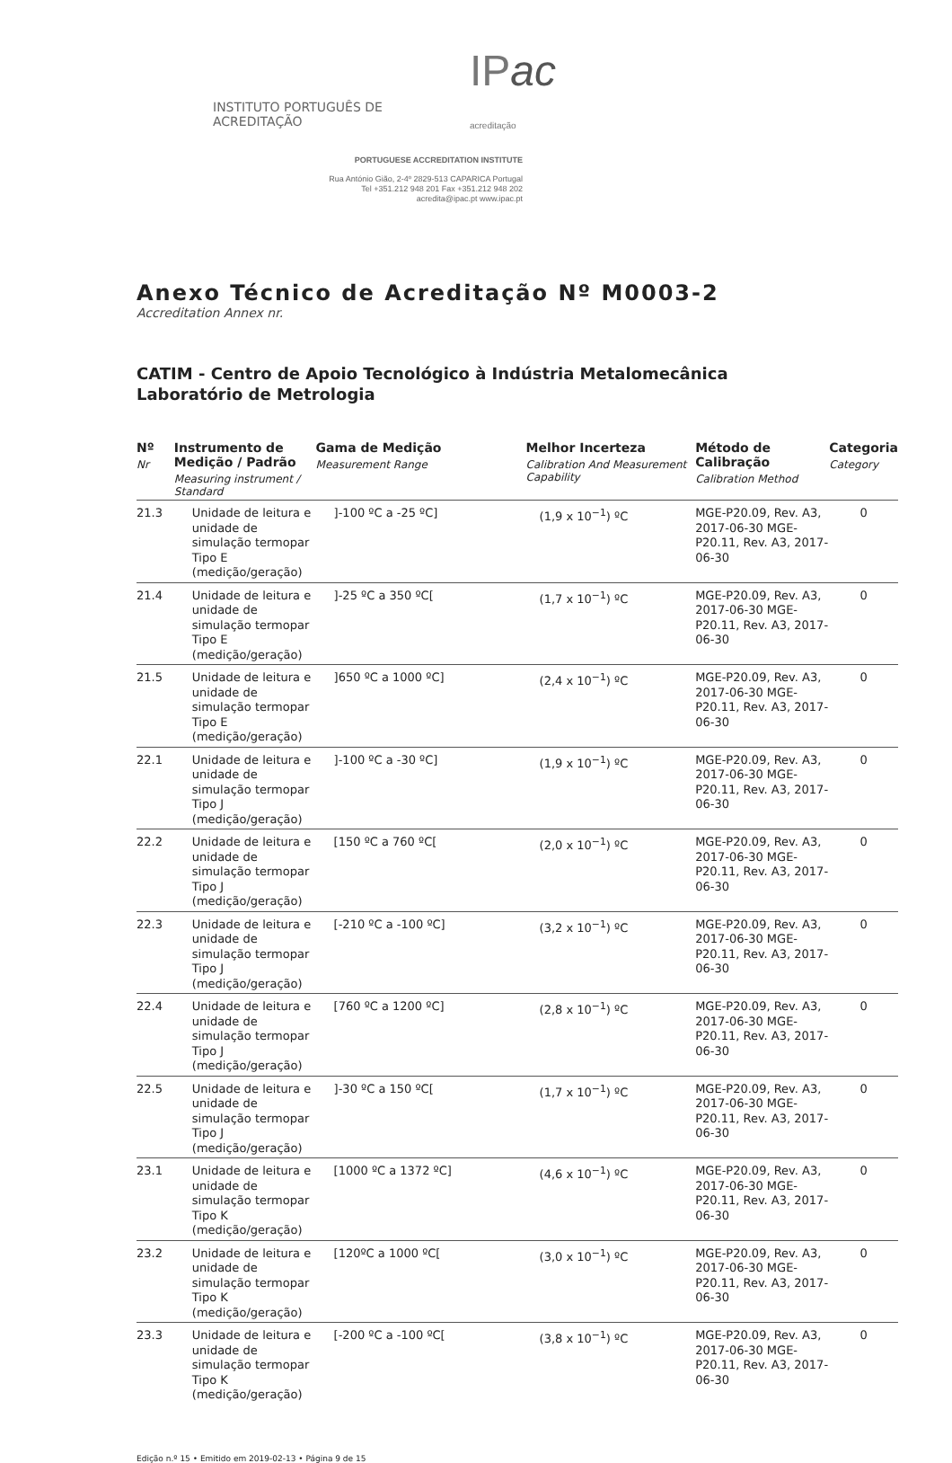INSTITUTO PORTUGUÊS DE ACREDITAÇÃO IPac acreditação
PORTUGUESE ACCREDITATION INSTITUTE
Rua António Gião, 2-4º 2829-513 CAPARICA Portugal
Tel +351.212 948 201 Fax +351.212 948 202
acredita@ipac.pt www.ipac.pt
Anexo Técnico de Acreditação Nº M0003-2
Accreditation Annex nr.
CATIM - Centro de Apoio Tecnológico à Indústria Metalomecânica
Laboratório de Metrologia
| Nº Nr | Instrumento de Medição / Padrão Measuring instrument / Standard | Gama de Medição Measurement Range | Melhor Incerteza Calibration And Measurement Capability | Método de Calibração Calibration Method | Categoria Category |
| --- | --- | --- | --- | --- | --- |
| 21.3 | Unidade de leitura e unidade de simulação termopar Tipo E (medição/geração) | ]-100 ºC a -25 ºC] | (1,9 x 10<sup>−1</sup>) ºC | MGE-P20.09, Rev. A3, 2017-06-30 MGE-P20.11, Rev. A3, 2017-06-30 | 0 |
| 21.4 | Unidade de leitura e unidade de simulação termopar Tipo E (medição/geração) | ]-25 ºC a 350 ºC[ | (1,7 x 10<sup>−1</sup>) ºC | MGE-P20.09, Rev. A3, 2017-06-30 MGE-P20.11, Rev. A3, 2017-06-30 | 0 |
| 21.5 | Unidade de leitura e unidade de simulação termopar Tipo E (medição/geração) | ]650 ºC a 1000 ºC] | (2,4 x 10<sup>−1</sup>) ºC | MGE-P20.09, Rev. A3, 2017-06-30 MGE-P20.11, Rev. A3, 2017-06-30 | 0 |
| 22.1 | Unidade de leitura e unidade de simulação termopar Tipo J (medição/geração) | ]-100 ºC a -30 ºC] | (1,9 x 10<sup>−1</sup>) ºC | MGE-P20.09, Rev. A3, 2017-06-30 MGE-P20.11, Rev. A3, 2017-06-30 | 0 |
| 22.2 | Unidade de leitura e unidade de simulação termopar Tipo J (medição/geração) | [150 ºC a 760 ºC[ | (2,0 x 10<sup>−1</sup>) ºC | MGE-P20.09, Rev. A3, 2017-06-30 MGE-P20.11, Rev. A3, 2017-06-30 | 0 |
| 22.3 | Unidade de leitura e unidade de simulação termopar Tipo J (medição/geração) | [-210 ºC a -100 ºC] | (3,2 x 10<sup>−1</sup>) ºC | MGE-P20.09, Rev. A3, 2017-06-30 MGE-P20.11, Rev. A3, 2017-06-30 | 0 |
| 22.4 | Unidade de leitura e unidade de simulação termopar Tipo J (medição/geração) | [760 ºC a 1200 ºC] | (2,8 x 10<sup>−1</sup>) ºC | MGE-P20.09, Rev. A3, 2017-06-30 MGE-P20.11, Rev. A3, 2017-06-30 | 0 |
| 22.5 | Unidade de leitura e unidade de simulação termopar Tipo J (medição/geração) | ]-30 ºC a 150 ºC[ | (1,7 x 10<sup>−1</sup>) ºC | MGE-P20.09, Rev. A3, 2017-06-30 MGE-P20.11, Rev. A3, 2017-06-30 | 0 |
| 23.1 | Unidade de leitura e unidade de simulação termopar Tipo K (medição/geração) | [1000 ºC a 1372 ºC] | (4,6 x 10<sup>−1</sup>) ºC | MGE-P20.09, Rev. A3, 2017-06-30 MGE-P20.11, Rev. A3, 2017-06-30 | 0 |
| 23.2 | Unidade de leitura e unidade de simulação termopar Tipo K (medição/geração) | [120ºC a 1000 ºC[ | (3,0 x 10<sup>−1</sup>) ºC | MGE-P20.09, Rev. A3, 2017-06-30 MGE-P20.11, Rev. A3, 2017-06-30 | 0 |
| 23.3 | Unidade de leitura e unidade de simulação termopar Tipo K (medição/geração) | [-200 ºC a -100 ºC[ | (3,8 x 10<sup>−1</sup>) ºC | MGE-P20.09, Rev. A3, 2017-06-30 MGE-P20.11, Rev. A3, 2017-06-30 | 0 |
Edição n.º 15 • Emitido em 2019-02-13 • Página 9 de 15